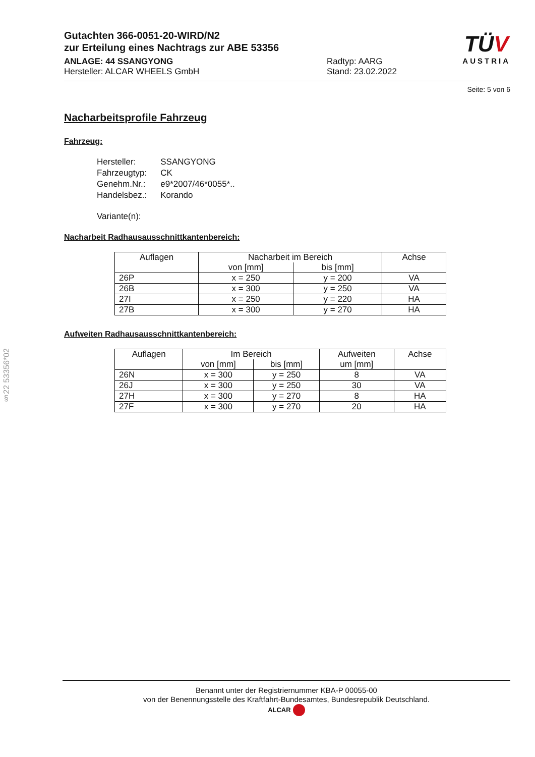§22 53356*02
Gutachten 366-0051-20-WIRD/N2
zur Erteilung eines Nachtrags zur ABE 53356
TÜV
AUSTRIA
ANLAGE: 44 SSANGYONG
Hersteller: ALCAR WHEELS GmbH
Radtyp: AARG
Stand: 23.02.2022
Seite: 5 von 6
Nacharbeitsprofile Fahrzeug
Fahrzeug:
| Hersteller: | SSANGYONG |
| Fahrzeugtyp: | CK |
| Genehm.Nr.: | e9*2007/46*0055*.. |
| Handelsbez.: | Korando |
| Variante(n): | |
Nacharbeit Radhausausschnittkantenbereich:
| Auflagen | Nacharbeit im Bereich | | Achse |
| --- | --- | --- | --- |
| | von [mm] | bis [mm] | |
| 26P | x = 250 | y = 200 | VA |
| 26B | x = 300 | y = 250 | VA |
| 27I | x = 250 | y = 220 | HA |
| 27B | x = 300 | y = 270 | HA |
Aufweiten Radhausausschnittkantenbereich:
| Auflagen | Im Bereich | | Aufweiten um [mm] | Achse |
| --- | --- | --- | --- | --- |
| | von [mm] | bis [mm] | | |
| 26N | x = 300 | y = 250 | 8 | VA |
| 26J | x = 300 | y = 250 | 30 | VA |
| 27H | x = 300 | y = 270 | 8 | HA |
| 27F | x = 300 | y = 270 | 20 | HA |
Benannt unter der Registriernummer KBA-P 00055-00
von der Benennungsstelle des Kraftfahrt-Bundesamtes, Bundesrepublik Deutschland.
ALCAR